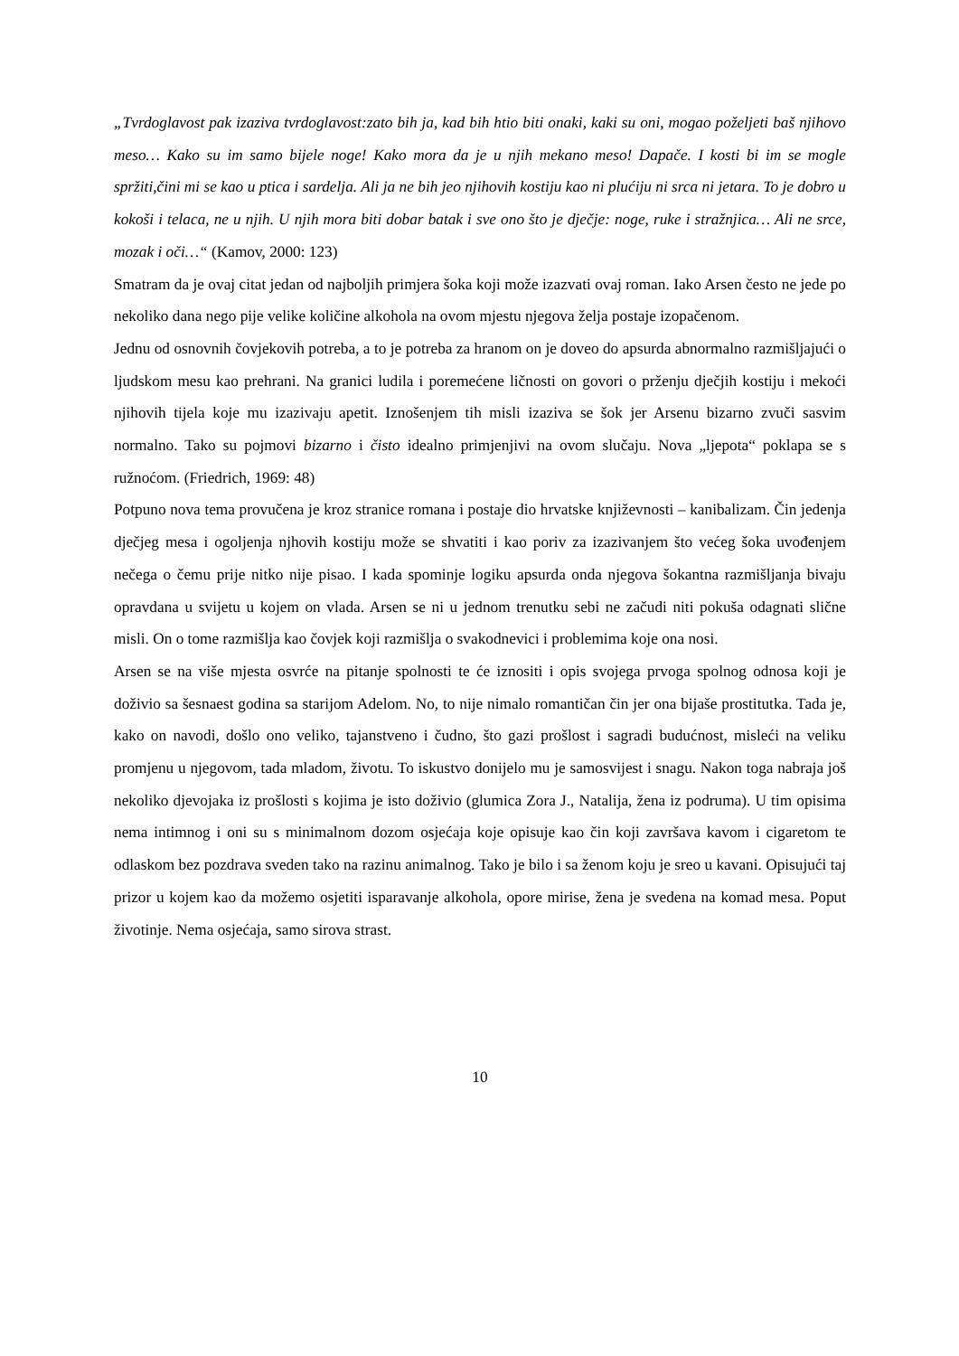„Tvrdoglavost pak izaziva tvrdoglavost:zato bih ja, kad bih htio biti onaki, kaki su oni, mogao poželjeti baš njihovo meso… Kako su im samo bijele noge! Kako mora da je u njih mekano meso! Dapače. I kosti bi im se mogle spržiti,čini mi se kao u ptica i sardelja. Ali ja ne bih jeo njihovih kostiju kao ni plućiju ni srca ni jetara. To je dobro u kokoši i telaca, ne u njih. U njih mora biti dobar batak i sve ono što je dječje: noge, ruke i stražnjica… Ali ne srce, mozak i oči…“ (Kamov, 2000: 123)
Smatram da je ovaj citat jedan od najboljih primjera šoka koji može izazvati ovaj roman. Iako Arsen često ne jede po nekoliko dana nego pije velike količine alkohola na ovom mjestu njegova želja postaje izopačenom.
Jednu od osnovnih čovjekovih potreba, a to je potreba za hranom on je doveo do apsurda abnormalno razmišljajući o ljudskom mesu kao prehrani. Na granici ludila i poremećene ličnosti on govori o prženju dječjih kostiju i mekoći njihovih tijela koje mu izazivaju apetit. Iznošenjem tih misli izaziva se šok jer Arsenu bizarno zvuči sasvim normalno. Tako su pojmovi bizarno i čisto idealno primjenjivi na ovom slučaju. Nova „ljepota“ poklapa se s ružnoćom. (Friedrich, 1969: 48)
Potpuno nova tema provučena je kroz stranice romana i postaje dio hrvatske književnosti – kanibalizam. Čin jedenja dječjeg mesa i ogoljenja njhovih kostiju može se shvatiti i kao poriv za izazivanjem što većeg šoka uvođenjem nečega o čemu prije nitko nije pisao. I kada spominje logiku apsurda onda njegova šokantna razmišljanja bivaju opravdana u svijetu u kojem on vlada. Arsen se ni u jednom trenutku sebi ne začudi niti pokuša odagnati slične misli. On o tome razmišlja kao čovjek koji razmišlja o svakodnevici i problemima koje ona nosi.
Arsen se na više mjesta osvrće na pitanje spolnosti te će iznositi i opis svojega prvoga spolnog odnosa koji je doživio sa šesnaest godina sa starijom Adelom. No, to nije nimalo romantičan čin jer ona bijaše prostitutka. Tada je, kako on navodi, došlo ono veliko, tajanstveno i čudno, što gazi prošlost i sagradi budućnost, misleći na veliku promjenu u njegovom, tada mladom, životu. To iskustvo donijelo mu je samosvijest i snagu. Nakon toga nabraja još nekoliko djevojaka iz prošlosti s kojima je isto doživio (glumica Zora J., Natalija, žena iz podruma). U tim opisima nema intimnog i oni su s minimalnom dozom osjećaja koje opisuje kao čin koji završava kavom i cigaretom te odlaskom bez pozdrava sveden tako na razinu animalnog. Tako je bilo i sa ženom koju je sreo u kavani. Opisujući taj prizor u kojem kao da možemo osjetiti isparavanje alkohola, opore mirise, žena je svedena na komad mesa. Poput životinje. Nema osjećaja, samo sirova strast.
10